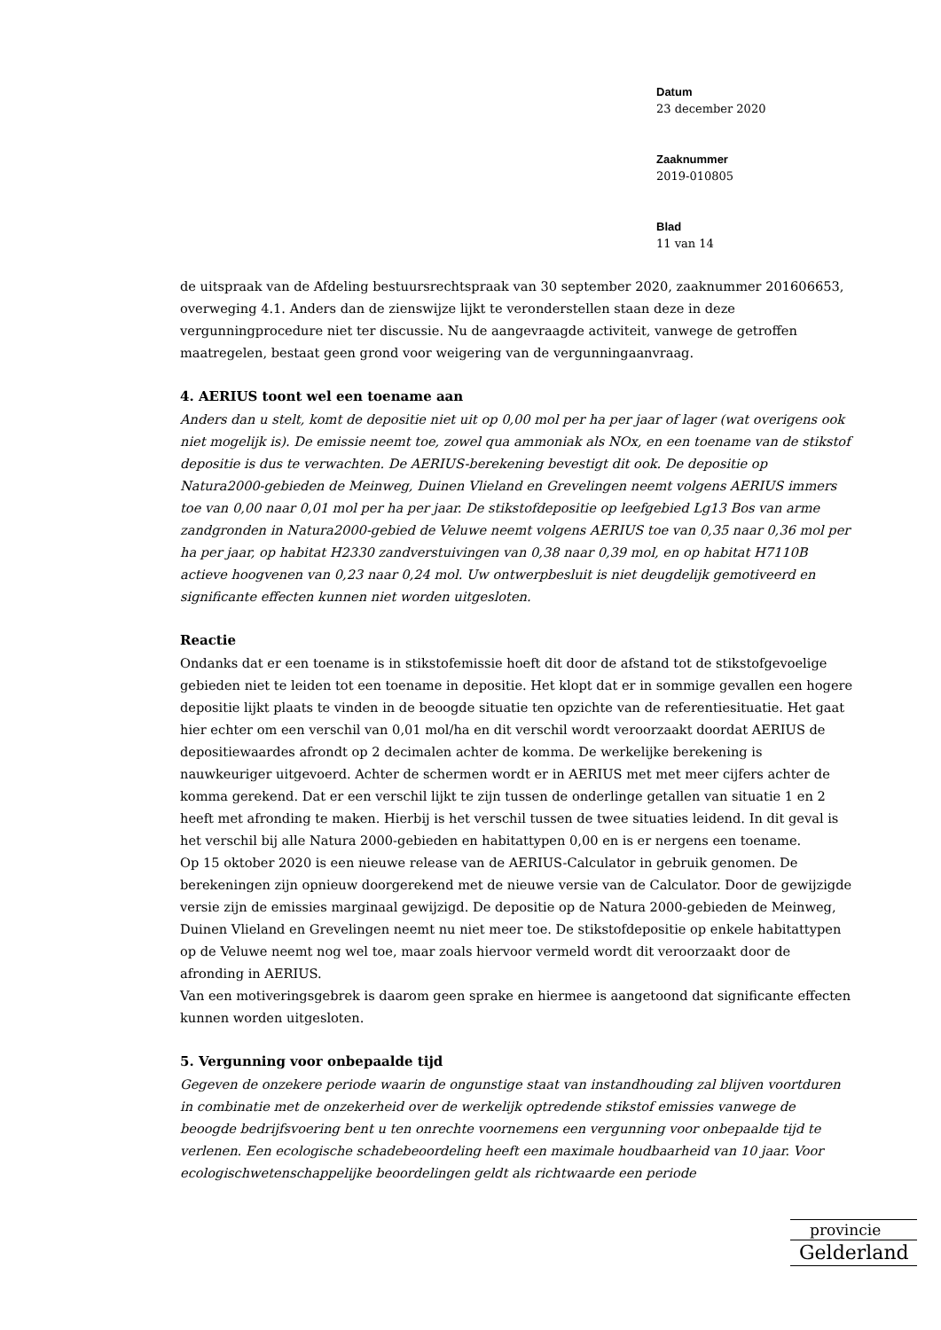Datum
23 december 2020
Zaaknummer
2019-010805
Blad
11 van 14
de uitspraak van de Afdeling bestuursrechtspraak van 30 september 2020, zaaknummer 201606653, overweging 4.1. Anders dan de zienswijze lijkt te veronderstellen staan deze in deze vergunningprocedure niet ter discussie. Nu de aangevraagde activiteit, vanwege de getroffen maatregelen, bestaat geen grond voor weigering van de vergunningaanvraag.
4. AERIUS toont wel een toename aan
Anders dan u stelt, komt de depositie niet uit op 0,00 mol per ha per jaar of lager (wat overigens ook niet mogelijk is). De emissie neemt toe, zowel qua ammoniak als NOx, en een toename van de stikstof depositie is dus te verwachten. De AERIUS-berekening bevestigt dit ook. De depositie op Natura2000-gebieden de Meinweg, Duinen Vlieland en Grevelingen neemt volgens AERIUS immers toe van 0,00 naar 0,01 mol per ha per jaar. De stikstofdepositie op leefgebied Lg13 Bos van arme zandgronden in Natura2000-gebied de Veluwe neemt volgens AERIUS toe van 0,35 naar 0,36 mol per ha per jaar, op habitat H2330 zandverstuivingen van 0,38 naar 0,39 mol, en op habitat H7110B actieve hoogvenen van 0,23 naar 0,24 mol. Uw ontwerpbesluit is niet deugdelijk gemotiveerd en significante effecten kunnen niet worden uitgesloten.
Reactie
Ondanks dat er een toename is in stikstofemissie hoeft dit door de afstand tot de stikstofgevoelige gebieden niet te leiden tot een toename in depositie. Het klopt dat er in sommige gevallen een hogere depositie lijkt plaats te vinden in de beoogde situatie ten opzichte van de referentiesituatie. Het gaat hier echter om een verschil van 0,01 mol/ha en dit verschil wordt veroorzaakt doordat AERIUS de depositiewaardes afrondt op 2 decimalen achter de komma. De werkelijke berekening is nauwkeuriger uitgevoerd. Achter de schermen wordt er in AERIUS met met meer cijfers achter de komma gerekend. Dat er een verschil lijkt te zijn tussen de onderlinge getallen van situatie 1 en 2 heeft met afronding te maken. Hierbij is het verschil tussen de twee situaties leidend. In dit geval is het verschil bij alle Natura 2000-gebieden en habitattypen 0,00 en is er nergens een toename.
Op 15 oktober 2020 is een nieuwe release van de AERIUS-Calculator in gebruik genomen. De berekeningen zijn opnieuw doorgerekend met de nieuwe versie van de Calculator. Door de gewijzigde versie zijn de emissies marginaal gewijzigd. De depositie op de Natura 2000-gebieden de Meinweg, Duinen Vlieland en Grevelingen neemt nu niet meer toe. De stikstofdepositie op enkele habitattypen op de Veluwe neemt nog wel toe, maar zoals hiervoor vermeld wordt dit veroorzaakt door de afronding in AERIUS.
Van een motiveringsgebrek is daarom geen sprake en hiermee is aangetoond dat significante effecten kunnen worden uitgesloten.
5. Vergunning voor onbepaalde tijd
Gegeven de onzekere periode waarin de ongunstige staat van instandhouding zal blijven voortduren in combinatie met de onzekerheid over de werkelijk optredende stikstof emissies vanwege de beoogde bedrijfsvoering bent u ten onrechte voornemens een vergunning voor onbepaalde tijd te verlenen. Een ecologische schadebeoordeling heeft een maximale houdbaarheid van 10 jaar. Voor ecologischwetenschappelijke beoordelingen geldt als richtwaarde een periode
provincie
Gelderland